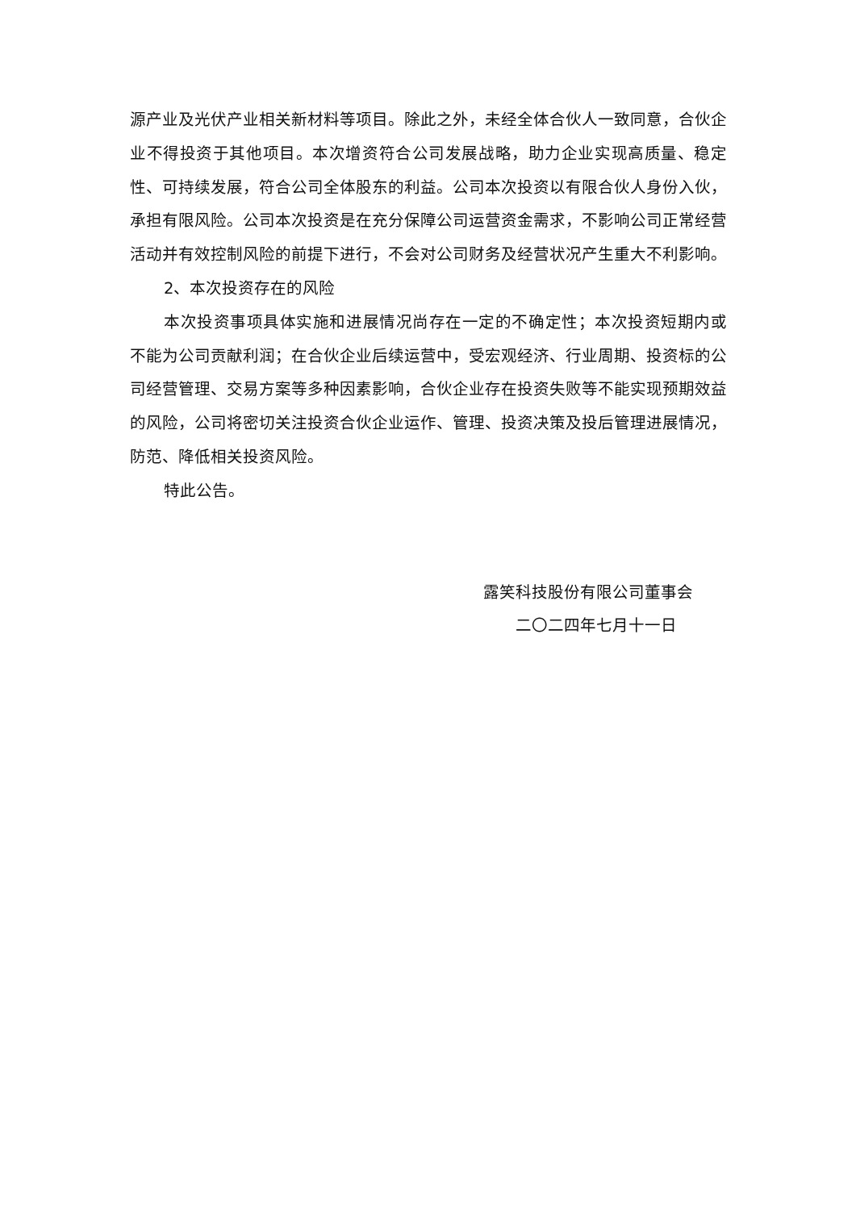源产业及光伏产业相关新材料等项目。除此之外，未经全体合伙人一致同意，合伙企业不得投资于其他项目。本次增资符合公司发展战略，助力企业实现高质量、稳定性、可持续发展，符合公司全体股东的利益。公司本次投资以有限合伙人身份入伙，承担有限风险。公司本次投资是在充分保障公司运营资金需求，不影响公司正常经营活动并有效控制风险的前提下进行，不会对公司财务及经营状况产生重大不利影响。
2、本次投资存在的风险
本次投资事项具体实施和进展情况尚存在一定的不确定性；本次投资短期内或不能为公司贡献利润；在合伙企业后续运营中，受宏观经济、行业周期、投资标的公司经营管理、交易方案等多种因素影响，合伙企业存在投资失败等不能实现预期效益的风险，公司将密切关注投资合伙企业运作、管理、投资决策及投后管理进展情况，防范、降低相关投资风险。
特此公告。
露笑科技股份有限公司董事会
二〇二四年七月十一日